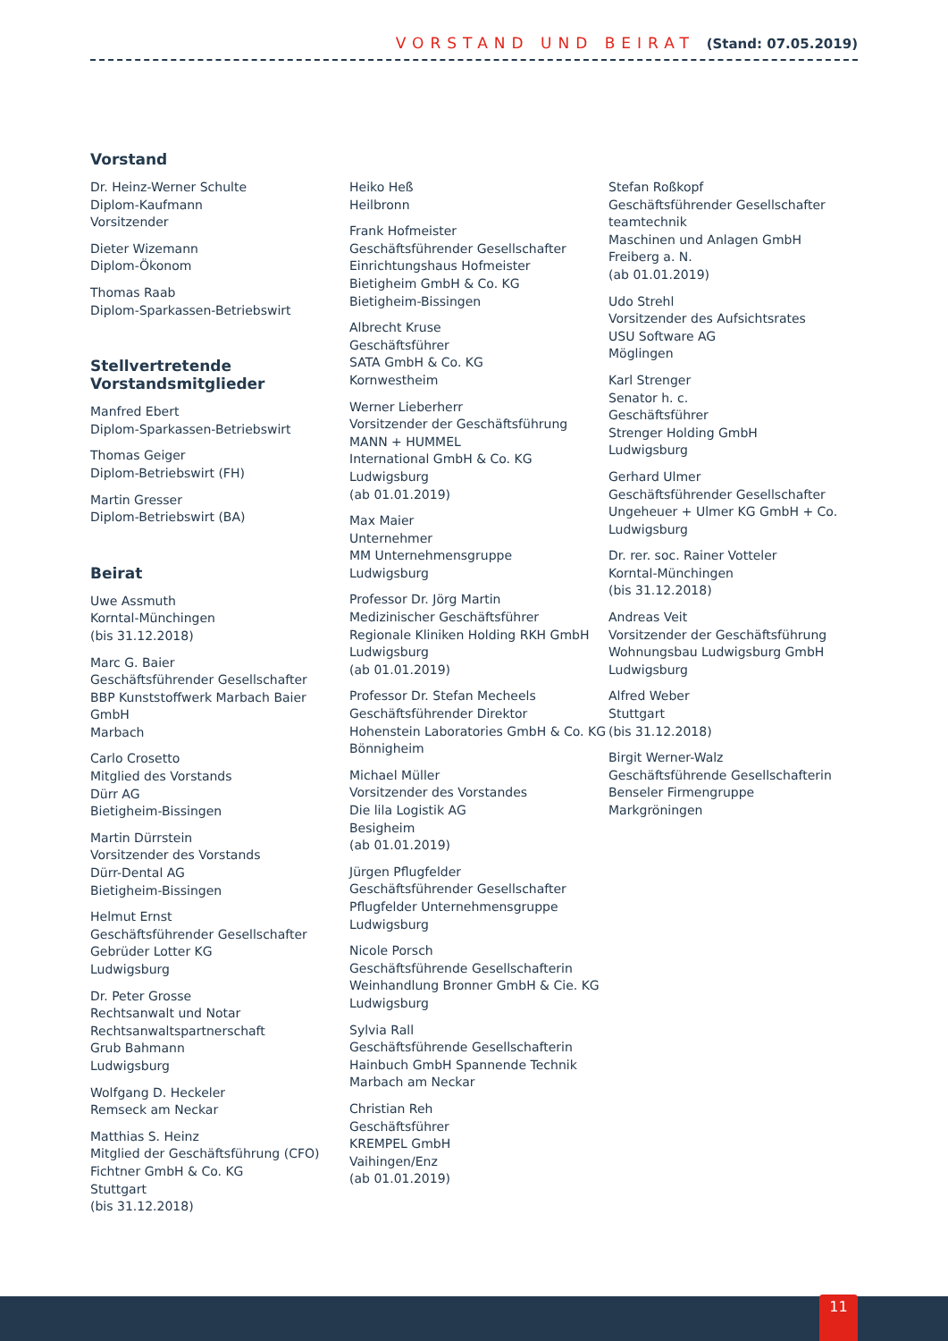VORSTAND UND BEIRAT (Stand: 07.05.2019)
Vorstand
Dr. Heinz-Werner Schulte
Diplom-Kaufmann
Vorsitzender
Dieter Wizemann
Diplom-Ökonom
Thomas Raab
Diplom-Sparkassen-Betriebswirt
Stellvertretende
Vorstandsmitglieder
Manfred Ebert
Diplom-Sparkassen-Betriebswirt
Thomas Geiger
Diplom-Betriebswirt (FH)
Martin Gresser
Diplom-Betriebswirt (BA)
Beirat
Uwe Assmuth
Korntal-Münchingen
(bis 31.12.2018)
Marc G. Baier
Geschäftsführender Gesellschafter
BBP Kunststoffwerk Marbach Baier GmbH
Marbach
Carlo Crosetto
Mitglied des Vorstands
Dürr AG
Bietigheim-Bissingen
Martin Dürrstein
Vorsitzender des Vorstands
Dürr-Dental AG
Bietigheim-Bissingen
Helmut Ernst
Geschäftsführender Gesellschafter
Gebrüder Lotter KG
Ludwigsburg
Dr. Peter Grosse
Rechtsanwalt und Notar
Rechtsanwaltspartnerschaft
Grub Bahmann
Ludwigsburg
Wolfgang D. Heckeler
Remseck am Neckar
Matthias S. Heinz
Mitglied der Geschäftsführung (CFO)
Fichtner GmbH & Co. KG
Stuttgart
(bis 31.12.2018)
Heiko Heß
Heilbronn
Frank Hofmeister
Geschäftsführender Gesellschafter
Einrichtungshaus Hofmeister
Bietigheim GmbH & Co. KG
Bietigheim-Bissingen
Albrecht Kruse
Geschäftsführer
SATA GmbH & Co. KG
Kornwestheim
Werner Lieberherr
Vorsitzender der Geschäftsführung
MANN + HUMMEL
International GmbH & Co. KG
Ludwigsburg
(ab 01.01.2019)
Max Maier
Unternehmer
MM Unternehmensgruppe
Ludwigsburg
Professor Dr. Jörg Martin
Medizinischer Geschäftsführer
Regionale Kliniken Holding RKH GmbH
Ludwigsburg
(ab 01.01.2019)
Professor Dr. Stefan Mecheels
Geschäftsführender Direktor
Hohenstein Laboratories GmbH & Co. KG
Bönnigheim
Michael Müller
Vorsitzender des Vorstandes
Die lila Logistik AG
Besigheim
(ab 01.01.2019)
Jürgen Pflugfelder
Geschäftsführender Gesellschafter
Pflugfelder Unternehmensgruppe
Ludwigsburg
Nicole Porsch
Geschäftsführende Gesellschafterin
Weinhandlung Bronner GmbH & Cie. KG
Ludwigsburg
Sylvia Rall
Geschäftsführende Gesellschafterin
Hainbuch GmbH Spannende Technik
Marbach am Neckar
Christian Reh
Geschäftsführer
KREMPEL GmbH
Vaihingen/Enz
(ab 01.01.2019)
Stefan Roßkopf
Geschäftsführender Gesellschafter
teamtechnik
Maschinen und Anlagen GmbH
Freiberg a. N.
(ab 01.01.2019)
Udo Strehl
Vorsitzender des Aufsichtsrates
USU Software AG
Möglingen
Karl Strenger
Senator h. c.
Geschäftsführer
Strenger Holding GmbH
Ludwigsburg
Gerhard Ulmer
Geschäftsführender Gesellschafter
Ungeheuer + Ulmer KG GmbH + Co.
Ludwigsburg
Dr. rer. soc. Rainer Votteler
Korntal-Münchingen
(bis 31.12.2018)
Andreas Veit
Vorsitzender der Geschäftsführung
Wohnungsbau Ludwigsburg GmbH
Ludwigsburg
Alfred Weber
Stuttgart
(bis 31.12.2018)
Birgit Werner-Walz
Geschäftsführende Gesellschafterin
Benseler Firmengruppe
Markgröningen
11